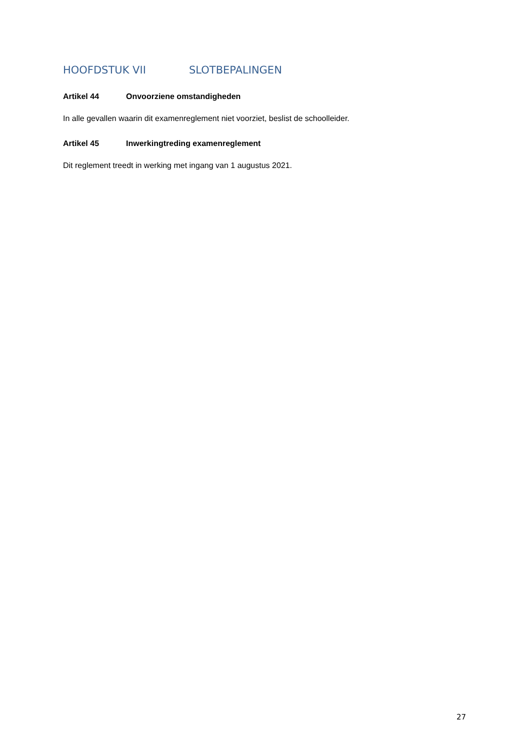HOOFDSTUK VII SLOTBEPALINGEN
Artikel 44 Onvoorziene omstandigheden
In alle gevallen waarin dit examenreglement niet voorziet, beslist de schoolleider.
Artikel 45 Inwerkingtreding examenreglement
Dit reglement treedt in werking met ingang van 1 augustus 2021.
27